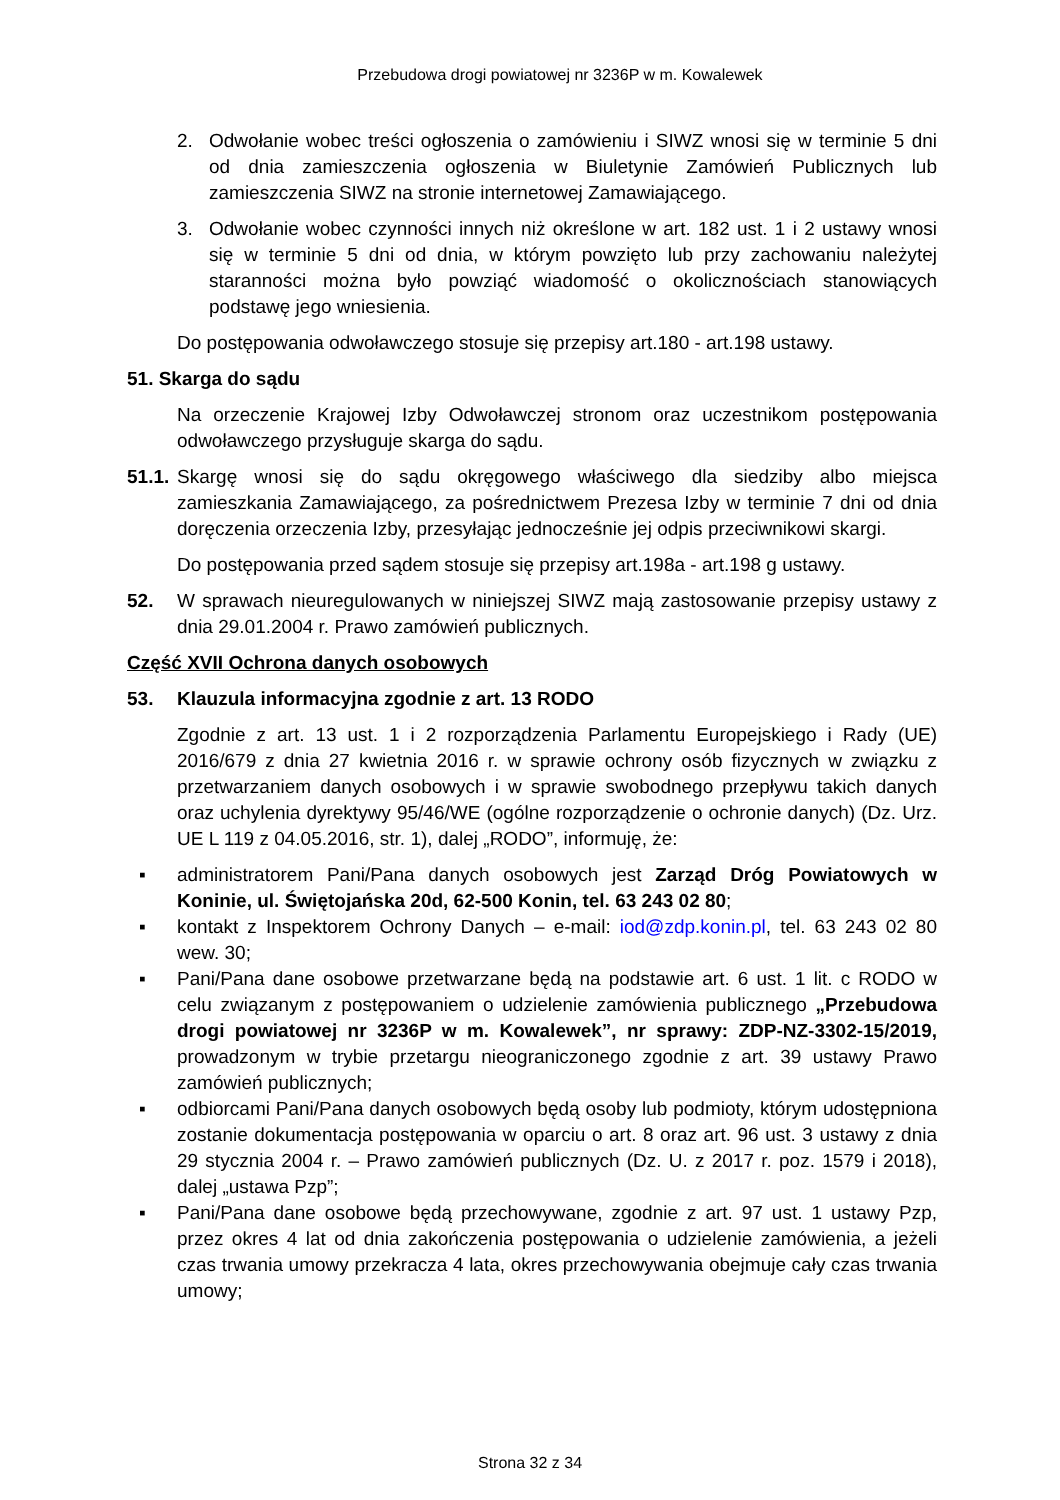Przebudowa drogi powiatowej nr 3236P w m. Kowalewek
2. Odwołanie wobec treści ogłoszenia o zamówieniu i SIWZ wnosi się w terminie 5 dni od dnia zamieszczenia ogłoszenia w Biuletynie Zamówień Publicznych lub zamieszczenia SIWZ na stronie internetowej Zamawiającego.
3. Odwołanie wobec czynności innych niż określone w art. 182 ust. 1 i 2 ustawy wnosi się w terminie 5 dni od dnia, w którym powzięto lub przy zachowaniu należytej staranności można było powziąć wiadomość o okolicznościach stanowiących podstawę jego wniesienia.
Do postępowania odwoławczego stosuje się przepisy art.180 - art.198 ustawy.
51. Skarga do sądu
Na orzeczenie Krajowej Izby Odwoławczej stronom oraz uczestnikom postępowania odwoławczego przysługuje skarga do sądu.
51.1. Skargę wnosi się do sądu okręgowego właściwego dla siedziby albo miejsca zamieszkania Zamawiającego, za pośrednictwem Prezesa Izby w terminie 7 dni od dnia doręczenia orzeczenia Izby, przesyłając jednocześnie jej odpis przeciwnikowi skargi.
Do postępowania przed sądem stosuje się przepisy art.198a - art.198 g ustawy.
52. W sprawach nieuregulowanych w niniejszej SIWZ mają zastosowanie przepisy ustawy z dnia 29.01.2004 r. Prawo zamówień publicznych.
Część XVII Ochrona danych osobowych
53. Klauzula informacyjna zgodnie z art. 13 RODO
Zgodnie z art. 13 ust. 1 i 2 rozporządzenia Parlamentu Europejskiego i Rady (UE) 2016/679 z dnia 27 kwietnia 2016 r. w sprawie ochrony osób fizycznych w związku z przetwarzaniem danych osobowych i w sprawie swobodnego przepływu takich danych oraz uchylenia dyrektywy 95/46/WE (ogólne rozporządzenie o ochronie danych) (Dz. Urz. UE L 119 z 04.05.2016, str. 1), dalej „RODO”, informuję, że:
▪ administratorem Pani/Pana danych osobowych jest Zarząd Dróg Powiatowych w Koninie, ul. Świętojańska 20d, 62-500 Konin, tel. 63 243 02 80;
▪ kontakt z Inspektorem Ochrony Danych – e-mail: iod@zdp.konin.pl, tel. 63 243 02 80 wew. 30;
▪ Pani/Pana dane osobowe przetwarzane będą na podstawie art. 6 ust. 1 lit. c RODO w celu związanym z postępowaniem o udzielenie zamówienia publicznego „Przebudowa drogi powiatowej nr 3236P w m. Kowalewek”, nr sprawy: ZDP-NZ-3302-15/2019, prowadzonym w trybie przetargu nieograniczonego zgodnie z art. 39 ustawy Prawo zamówień publicznych;
▪ odbiorcami Pani/Pana danych osobowych będą osoby lub podmioty, którym udostępniona zostanie dokumentacja postępowania w oparciu o art. 8 oraz art. 96 ust. 3 ustawy z dnia 29 stycznia 2004 r. – Prawo zamówień publicznych (Dz. U. z 2017 r. poz. 1579 i 2018), dalej „ustawa Pzp”;
▪ Pani/Pana dane osobowe będą przechowywane, zgodnie z art. 97 ust. 1 ustawy Pzp, przez okres 4 lat od dnia zakończenia postępowania o udzielenie zamówienia, a jeżeli czas trwania umowy przekracza 4 lata, okres przechowywania obejmuje cały czas trwania umowy;
Strona 32 z 34